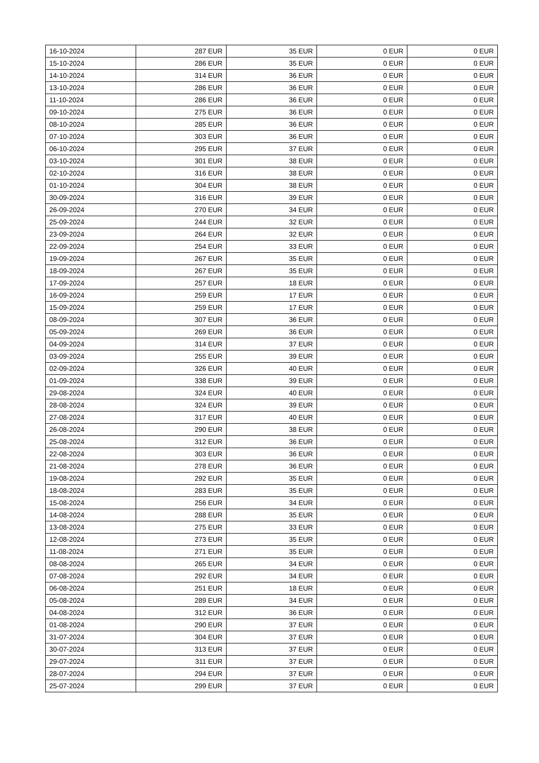| 16-10-2024 | 287 EUR | 35 EUR | 0 EUR | 0 EUR |
| 15-10-2024 | 286 EUR | 35 EUR | 0 EUR | 0 EUR |
| 14-10-2024 | 314 EUR | 36 EUR | 0 EUR | 0 EUR |
| 13-10-2024 | 286 EUR | 36 EUR | 0 EUR | 0 EUR |
| 11-10-2024 | 286 EUR | 36 EUR | 0 EUR | 0 EUR |
| 09-10-2024 | 275 EUR | 36 EUR | 0 EUR | 0 EUR |
| 08-10-2024 | 285 EUR | 36 EUR | 0 EUR | 0 EUR |
| 07-10-2024 | 303 EUR | 36 EUR | 0 EUR | 0 EUR |
| 06-10-2024 | 295 EUR | 37 EUR | 0 EUR | 0 EUR |
| 03-10-2024 | 301 EUR | 38 EUR | 0 EUR | 0 EUR |
| 02-10-2024 | 316 EUR | 38 EUR | 0 EUR | 0 EUR |
| 01-10-2024 | 304 EUR | 38 EUR | 0 EUR | 0 EUR |
| 30-09-2024 | 316 EUR | 39 EUR | 0 EUR | 0 EUR |
| 26-09-2024 | 270 EUR | 34 EUR | 0 EUR | 0 EUR |
| 25-09-2024 | 244 EUR | 32 EUR | 0 EUR | 0 EUR |
| 23-09-2024 | 264 EUR | 32 EUR | 0 EUR | 0 EUR |
| 22-09-2024 | 254 EUR | 33 EUR | 0 EUR | 0 EUR |
| 19-09-2024 | 267 EUR | 35 EUR | 0 EUR | 0 EUR |
| 18-09-2024 | 267 EUR | 35 EUR | 0 EUR | 0 EUR |
| 17-09-2024 | 257 EUR | 18 EUR | 0 EUR | 0 EUR |
| 16-09-2024 | 259 EUR | 17 EUR | 0 EUR | 0 EUR |
| 15-09-2024 | 259 EUR | 17 EUR | 0 EUR | 0 EUR |
| 08-09-2024 | 307 EUR | 36 EUR | 0 EUR | 0 EUR |
| 05-09-2024 | 269 EUR | 36 EUR | 0 EUR | 0 EUR |
| 04-09-2024 | 314 EUR | 37 EUR | 0 EUR | 0 EUR |
| 03-09-2024 | 255 EUR | 39 EUR | 0 EUR | 0 EUR |
| 02-09-2024 | 326 EUR | 40 EUR | 0 EUR | 0 EUR |
| 01-09-2024 | 338 EUR | 39 EUR | 0 EUR | 0 EUR |
| 29-08-2024 | 324 EUR | 40 EUR | 0 EUR | 0 EUR |
| 28-08-2024 | 324 EUR | 39 EUR | 0 EUR | 0 EUR |
| 27-08-2024 | 317 EUR | 40 EUR | 0 EUR | 0 EUR |
| 26-08-2024 | 290 EUR | 38 EUR | 0 EUR | 0 EUR |
| 25-08-2024 | 312 EUR | 36 EUR | 0 EUR | 0 EUR |
| 22-08-2024 | 303 EUR | 36 EUR | 0 EUR | 0 EUR |
| 21-08-2024 | 278 EUR | 36 EUR | 0 EUR | 0 EUR |
| 19-08-2024 | 292 EUR | 35 EUR | 0 EUR | 0 EUR |
| 18-08-2024 | 283 EUR | 35 EUR | 0 EUR | 0 EUR |
| 15-08-2024 | 256 EUR | 34 EUR | 0 EUR | 0 EUR |
| 14-08-2024 | 288 EUR | 35 EUR | 0 EUR | 0 EUR |
| 13-08-2024 | 275 EUR | 33 EUR | 0 EUR | 0 EUR |
| 12-08-2024 | 273 EUR | 35 EUR | 0 EUR | 0 EUR |
| 11-08-2024 | 271 EUR | 35 EUR | 0 EUR | 0 EUR |
| 08-08-2024 | 265 EUR | 34 EUR | 0 EUR | 0 EUR |
| 07-08-2024 | 292 EUR | 34 EUR | 0 EUR | 0 EUR |
| 06-08-2024 | 251 EUR | 18 EUR | 0 EUR | 0 EUR |
| 05-08-2024 | 289 EUR | 34 EUR | 0 EUR | 0 EUR |
| 04-08-2024 | 312 EUR | 36 EUR | 0 EUR | 0 EUR |
| 01-08-2024 | 290 EUR | 37 EUR | 0 EUR | 0 EUR |
| 31-07-2024 | 304 EUR | 37 EUR | 0 EUR | 0 EUR |
| 30-07-2024 | 313 EUR | 37 EUR | 0 EUR | 0 EUR |
| 29-07-2024 | 311 EUR | 37 EUR | 0 EUR | 0 EUR |
| 28-07-2024 | 294 EUR | 37 EUR | 0 EUR | 0 EUR |
| 25-07-2024 | 299 EUR | 37 EUR | 0 EUR | 0 EUR |